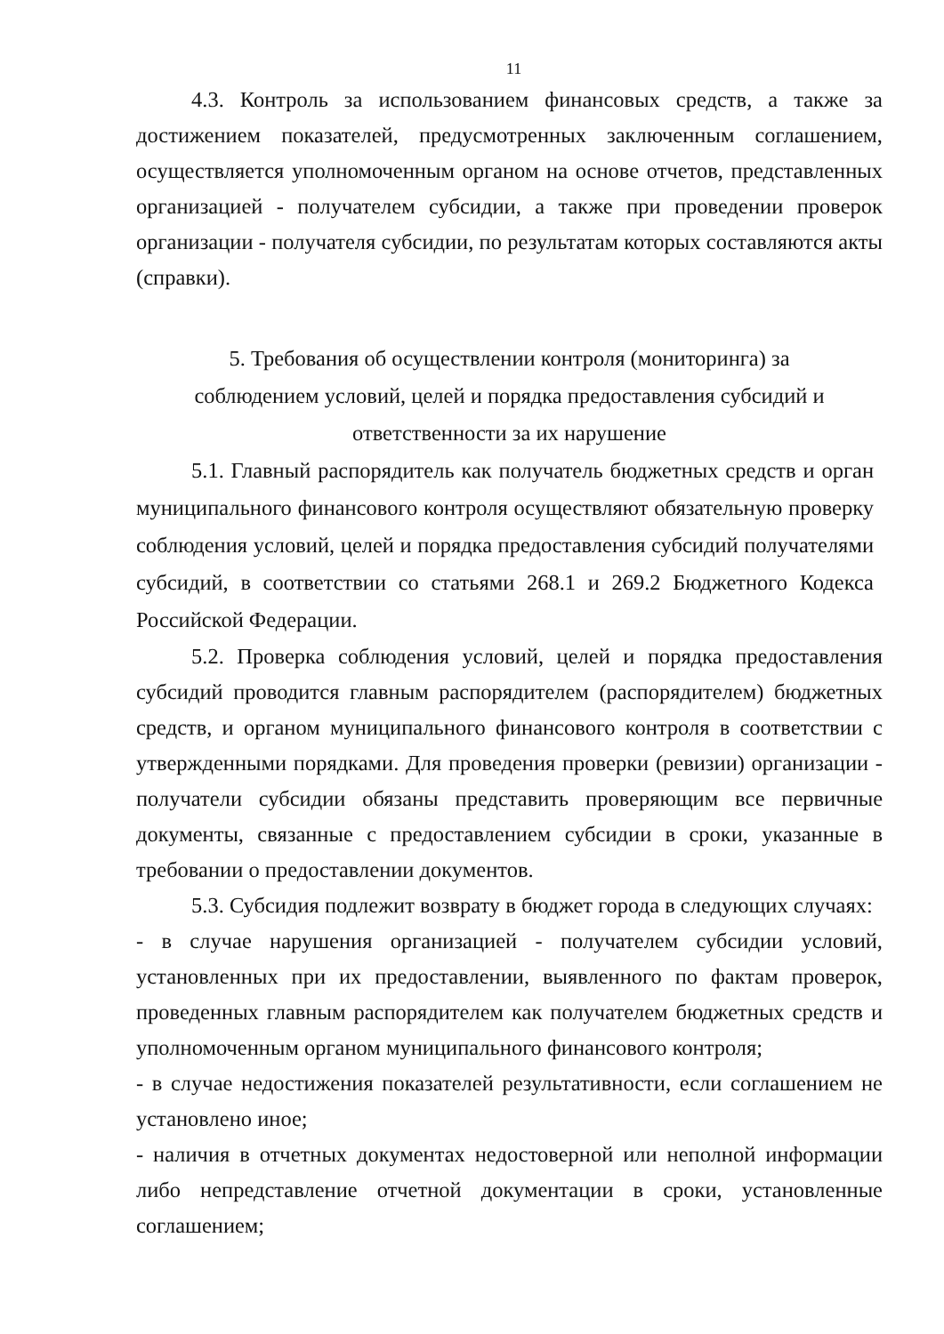11
4.3. Контроль за использованием финансовых средств, а также за достижением показателей, предусмотренных заключенным соглашением, осуществляется уполномоченным органом на основе отчетов, представленных организацией - получателем субсидии, а также при проведении проверок организации - получателя субсидии, по результатам которых составляются акты (справки).
5. Требования об осуществлении контроля (мониторинга) за
соблюдением условий, целей и порядка предоставления субсидий и
ответственности за их нарушение
5.1. Главный распорядитель как получатель бюджетных средств и орган муниципального финансового контроля осуществляют обязательную проверку соблюдения условий, целей и порядка предоставления субсидий получателями субсидий, в соответствии со статьями 268.1 и 269.2 Бюджетного Кодекса Российской Федерации.
5.2. Проверка соблюдения условий, целей и порядка предоставления субсидий проводится главным распорядителем (распорядителем) бюджетных средств, и органом муниципального финансового контроля в соответствии с утвержденными порядками. Для проведения проверки (ревизии) организации - получатели субсидии обязаны представить проверяющим все первичные документы, связанные с предоставлением субсидии в сроки, указанные в требовании о предоставлении документов.
5.3. Субсидия подлежит возврату в бюджет города в следующих случаях:
- в случае нарушения организацией - получателем субсидии условий, установленных при их предоставлении, выявленного по фактам проверок, проведенных главным распорядителем как получателем бюджетных средств и уполномоченным органом муниципального финансового контроля;
- в случае недостижения показателей результативности, если соглашением не установлено иное;
- наличия в отчетных документах недостоверной или неполной информации либо непредставление отчетной документации в сроки, установленные соглашением;